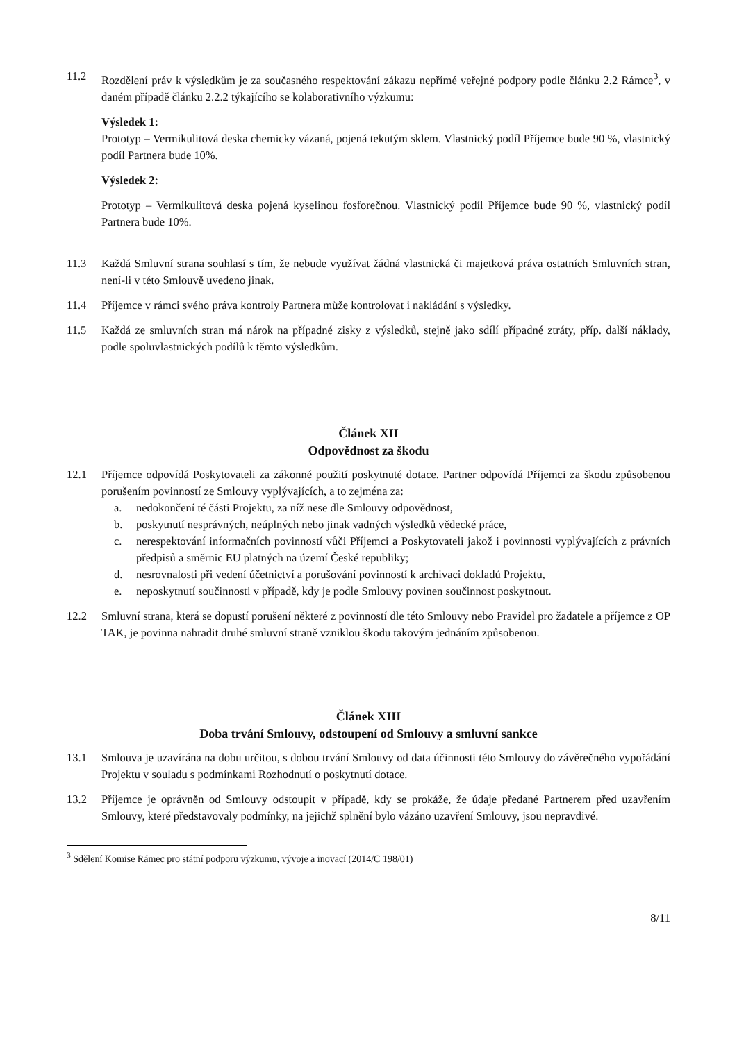11.2 Rozdělení práv k výsledkům je za současného respektování zákazu nepřímé veřejné podpory podle článku 2.2 Rámce<sup>3</sup>, v daném případě článku 2.2.2 týkajícího se kolaborativního výzkumu:
Výsledek 1:
Prototyp – Vermikulitová deska chemicky vázaná, pojená tekutým sklem. Vlastnický podíl Příjemce bude 90 %, vlastnický podíl Partnera bude 10%.
Výsledek 2:
Prototyp – Vermikulitová deska pojená kyselinou fosforečnou. Vlastnický podíl Příjemce bude 90 %, vlastnický podíl Partnera bude 10%.
11.3 Každá Smluvní strana souhlasí s tím, že nebude využívat žádná vlastnická či majetková práva ostatních Smluvních stran, není-li v této Smlouvě uvedeno jinak.
11.4 Příjemce v rámci svého práva kontroly Partnera může kontrolovat i nakládání s výsledky.
11.5 Každá ze smluvních stran má nárok na případné zisky z výsledků, stejně jako sdílí případné ztráty, příp. další náklady, podle spoluvlastnických podílů k těmto výsledkům.
Článek XII
Odpovědnost za škodu
12.1 Příjemce odpovídá Poskytovateli za zákonné použití poskytnuté dotace. Partner odpovídá Příjemci za škodu způsobenou porušením povinností ze Smlouvy vyplývajících, a to zejména za:
a. nedokončení té části Projektu, za níž nese dle Smlouvy odpovědnost,
b. poskytnutí nesprávných, neúplných nebo jinak vadných výsledků vědecké práce,
c. nerespektování informačních povinností vůči Příjemci a Poskytovateli jakož i povinnosti vyplývajících z právních předpisů a směrnic EU platných na území České republiky;
d. nesrovnalosti při vedení účetnictví a porušování povinností k archivaci dokladů Projektu,
e. neposkytnutí součinnosti v případě, kdy je podle Smlouvy povinen součinnost poskytnout.
12.2 Smluvní strana, která se dopustí porušení některé z povinností dle této Smlouvy nebo Pravidel pro žadatele a příjemce z OP TAK, je povinna nahradit druhé smluvní straně vzniklou škodu takovým jednáním způsobenou.
Článek XIII
Doba trvání Smlouvy, odstoupení od Smlouvy a smluvní sankce
13.1 Smlouva je uzavírána na dobu určitou, s dobou trvání Smlouvy od data účinnosti této Smlouvy do závěrečného vypořádání Projektu v souladu s podmínkami Rozhodnutí o poskytnutí dotace.
13.2 Příjemce je oprávněn od Smlouvy odstoupit v případě, kdy se prokáže, že údaje předané Partnerem před uzavřením Smlouvy, které představovaly podmínky, na jejichž splnění bylo vázáno uzavření Smlouvy, jsou nepravdivé.
<sup>3</sup> Sdělení Komise Rámec pro státní podporu výzkumu, vývoje a inovací (2014/C 198/01)
8/11